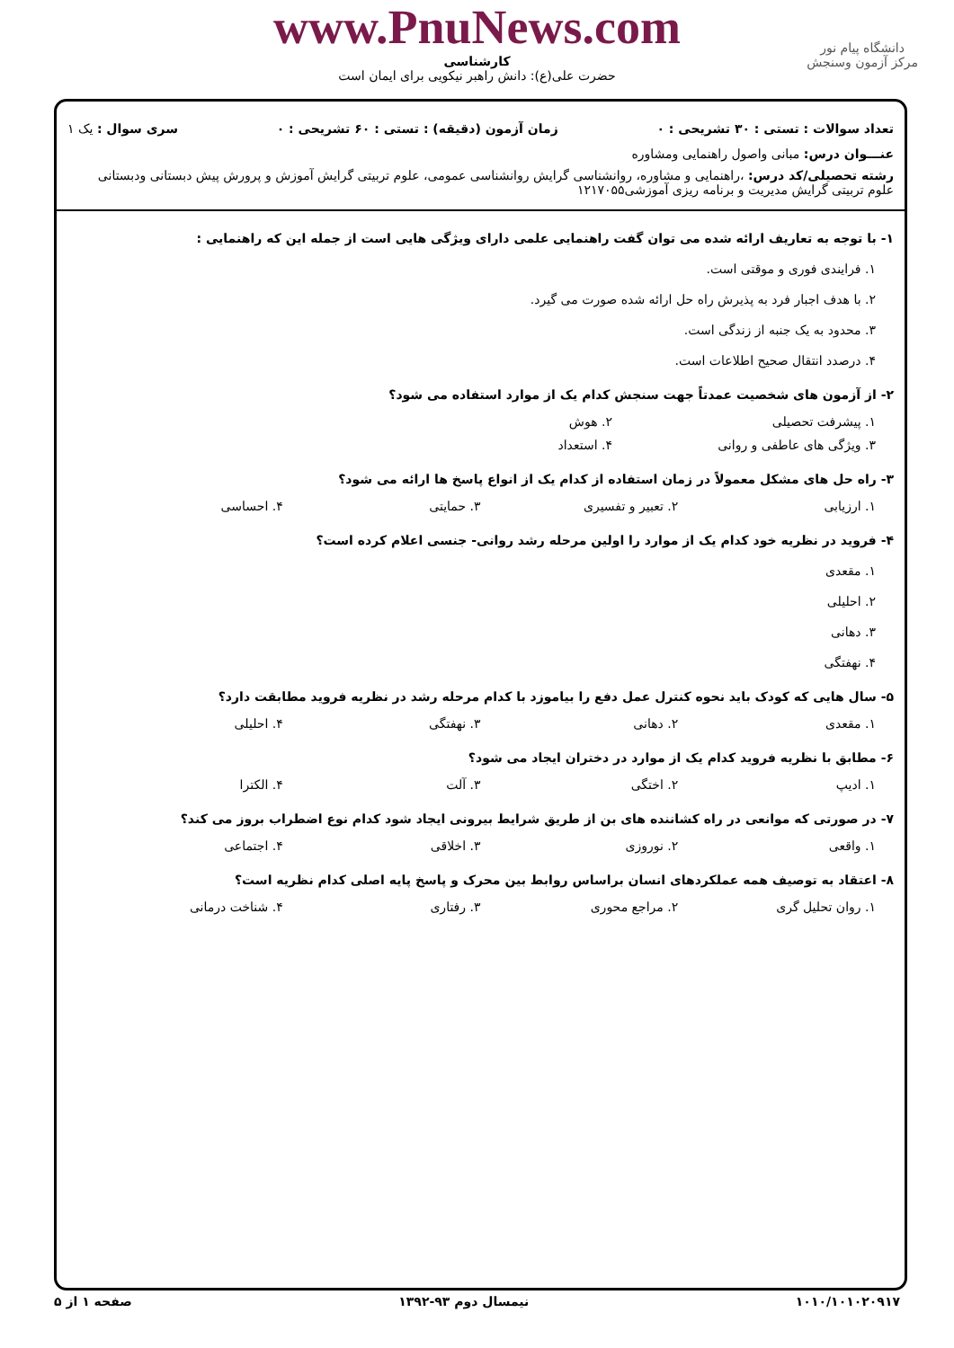www.PnuNews.com
کارشناسی
حضرت علی(ع): دانش راهبر نیکویی برای ایمان است
دانشگاه پیام نور
مرکز آزمون وسنجش
تعداد سوالات : تستی : ۳۰ تشریحی : ۰ زمان آزمون (دقیقه) : تستی : ۶۰ تشریحی : ۰ سری سوال : یک ۱
عنـــوان درس: مبانی واصول راهنمایی ومشاوره
رشته تحصیلی/کد درس: ،راهنمایی و مشاوره، روانشناسی گرایش روانشناسی عمومی، علوم تربیتی گرایش آموزش و پرورش پیش دبستانی ودبستانی
علوم تربیتی گرایش مدیریت و برنامه ریزی آموزشی۱۲۱۷۰۵۵
۱- با توجه به تعاریف ارائه شده می توان گفت راهنمایی علمی دارای ویژگی هایی است از جمله این که راهنمایی :
۱. فرایندی فوری و موقتی است.
۲. با هدف اجبار فرد به پذیرش راه حل ارائه شده صورت می گیرد.
۳. محدود به یک جنبه از زندگی است.
۴. درصدد انتقال صحیح اطلاعات است.
۲- از آزمون های شخصیت عمدتاً جهت سنجش کدام یک از موارد استفاده می شود؟
۱. پیشرفت تحصیلی ۲. هوش
۳. ویژگی های عاطفی و روانی ۴. استعداد
۳- راه حل های مشکل معمولاً در زمان استفاده از کدام یک از انواع پاسخ ها ارائه می شود؟
۱. ارزیابی ۲. تعبیر و تفسیری ۳. حمایتی ۴. احساسی
۴- فروید در نظریه خود کدام یک از موارد را اولین مرحله رشد روانی- جنسی اعلام کرده است؟
۱. مقعدی
۲. احلیلی
۳. دهانی
۴. نهفتگی
۵- سال هایی که کودک باید نحوه کنترل عمل دفع را بیاموزد با کدام مرحله رشد در نظریه فروید مطابقت دارد؟
۱. مقعدی ۲. دهانی ۳. نهفتگی ۴. احلیلی
۶- مطابق با نظریه فروید کدام یک از موارد در دختران ایجاد می شود؟
۱. ادیپ ۲. اختگی ۳. آلت ۴. الکترا
۷- در صورتی که موانعی در راه کشاننده های بن از طریق شرایط بیرونی ایجاد شود کدام نوع اضطراب بروز می کند؟
۱. واقعی ۲. نوروزی ۳. اخلاقی ۴. اجتماعی
۸- اعتقاد به توصیف همه عملکردهای انسان براساس روابط بین محرک و پاسخ پایه اصلی کدام نظریه است؟
۱. روان تحلیل گری ۲. مراجع محوری ۳. رفتاری ۴. شناخت درمانی
۱۰۱۰/۱۰۱۰۲۰۹۱۷ نیمسال دوم ۹۳-۱۳۹۲ صفحه ۱ از ۵